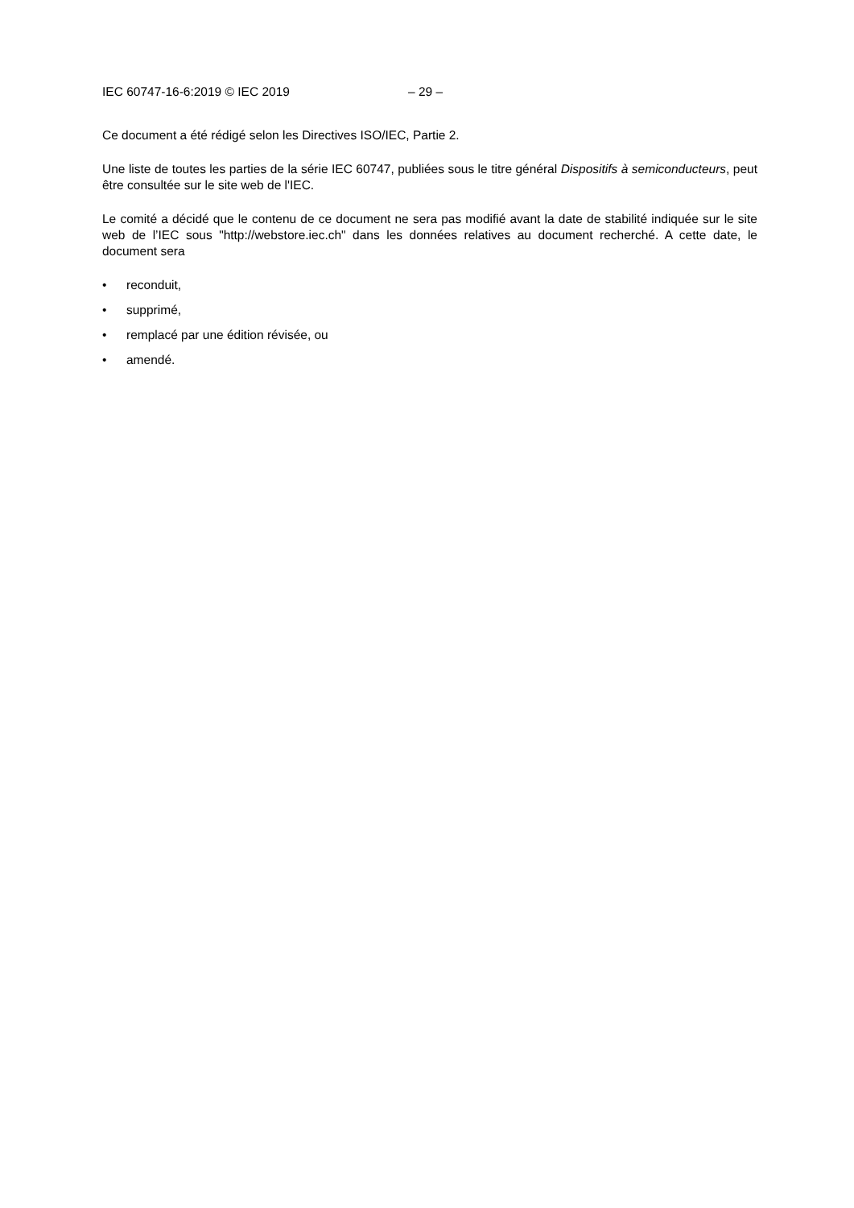IEC 60747-16-6:2019 © IEC 2019 – 29 –
Ce document a été rédigé selon les Directives ISO/IEC, Partie 2.
Une liste de toutes les parties de la série IEC 60747, publiées sous le titre général Dispositifs à semiconducteurs, peut être consultée sur le site web de l'IEC.
Le comité a décidé que le contenu de ce document ne sera pas modifié avant la date de stabilité indiquée sur le site web de l’IEC sous "http://webstore.iec.ch" dans les données relatives au document recherché. A cette date, le document sera
• reconduit,
• supprimé,
• remplacé par une édition révisée, ou
• amendé.